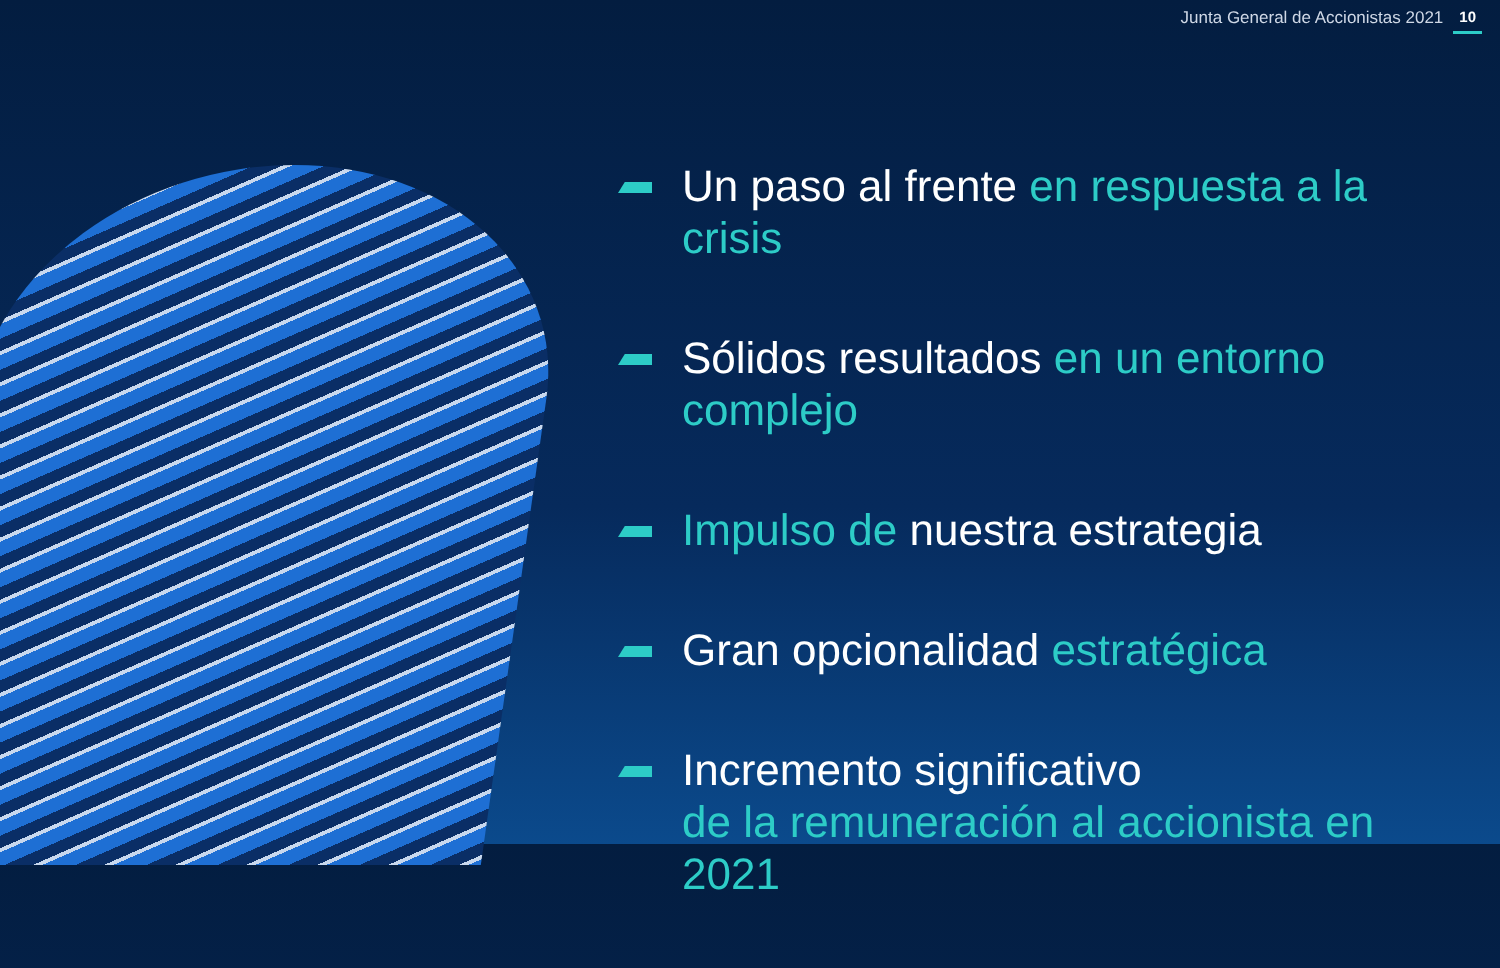Junta General de Accionistas 2021 10
Un paso al frente en respuesta a la crisis
Sólidos resultados en un entorno complejo
Impulso de nuestra estrategia
Gran opcionalidad estratégica
Incremento significativo
de la remuneración al accionista en 2021